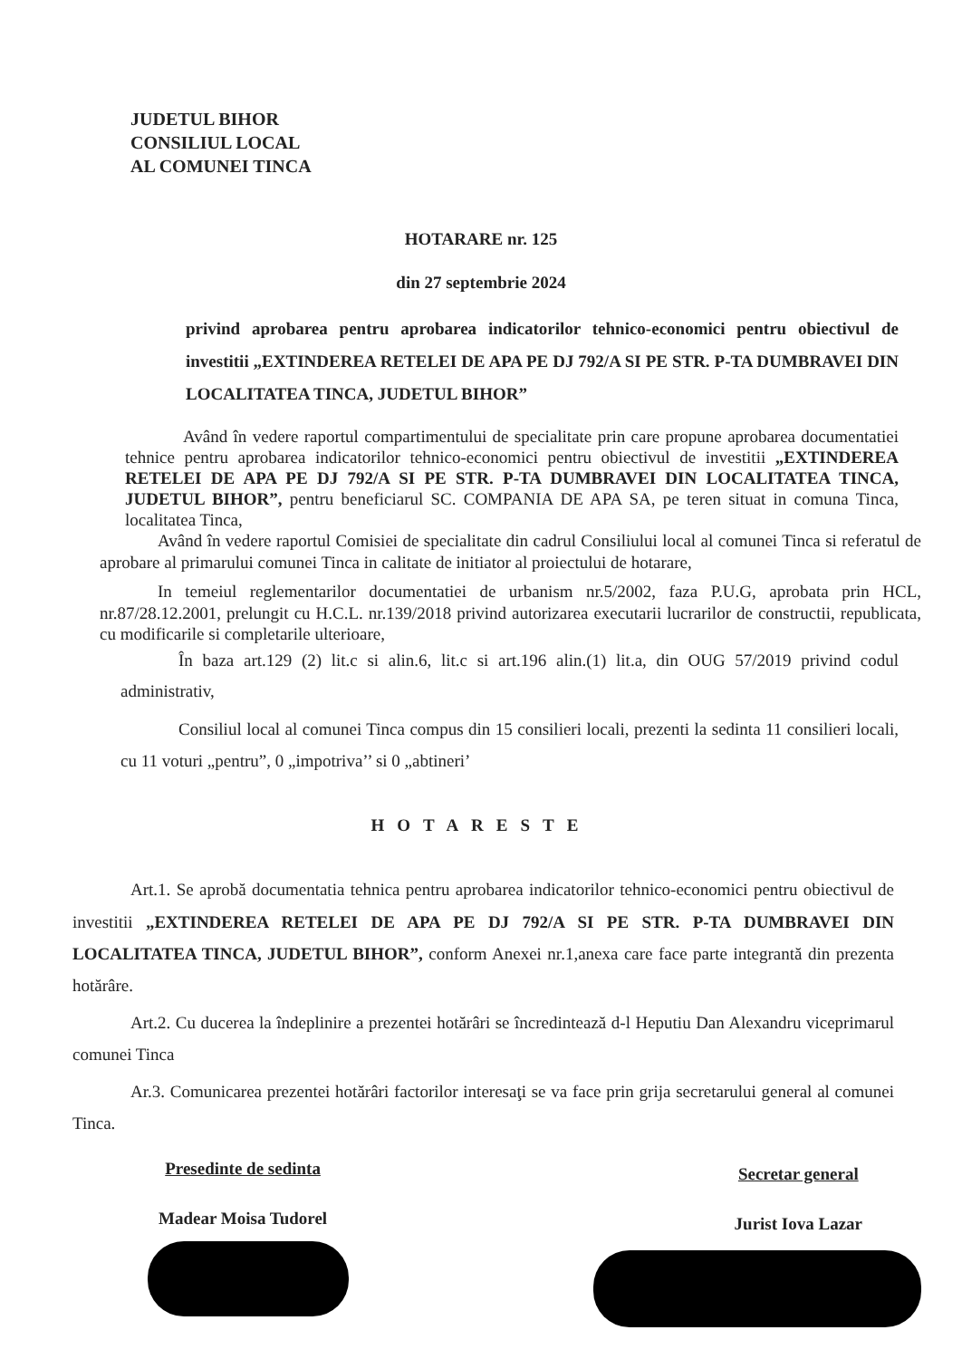JUDETUL BIHOR
CONSILIUL LOCAL
AL COMUNEI TINCA
HOTARARE nr. 125
din 27 septembrie 2024
privind aprobarea pentru aprobarea indicatorilor tehnico-economici pentru obiectivul de investitii „EXTINDEREA RETELEI DE APA PE DJ 792/A SI PE STR. P-TA DUMBRAVEI DIN LOCALITATEA TINCA, JUDETUL BIHOR”
Având în vedere raportul compartimentului de specialitate prin care propune aprobarea documentatiei tehnice pentru aprobarea indicatorilor tehnico-economici pentru obiectivul de investitii „EXTINDEREA RETELEI DE APA PE DJ 792/A SI PE STR. P-TA DUMBRAVEI DIN LOCALITATEA TINCA, JUDETUL BIHOR”, pentru beneficiarul SC. COMPANIA DE APA SA, pe teren situat in comuna Tinca, localitatea Tinca,
Având în vedere raportul Comisiei de specialitate din cadrul Consiliului local al comunei Tinca si referatul de aprobare al primarului comunei Tinca in calitate de initiator al proiectului de hotarare,
In temeiul reglementarilor documentatiei de urbanism nr.5/2002, faza P.U.G, aprobata prin HCL, nr.87/28.12.2001, prelungit cu H.C.L. nr.139/2018 privind autorizarea executarii lucrarilor de constructii, republicata, cu modificarile si completarile ulterioare,
În baza art.129 (2) lit.c si alin.6, lit.c si art.196 alin.(1) lit.a, din OUG 57/2019 privind codul administrativ,
Consiliul local al comunei Tinca compus din 15 consilieri locali, prezenti la sedinta 11 consilieri locali, cu 11 voturi „pentru”, 0 „impotriva’’ si 0 „abtineri’
HOTARESTE
Art.1. Se aprobă documentatia tehnica pentru aprobarea indicatorilor tehnico-economici pentru obiectivul de investitii „EXTINDEREA RETELEI DE APA PE DJ 792/A SI PE STR. P-TA DUMBRAVEI DIN LOCALITATEA TINCA, JUDETUL BIHOR”, conform Anexei nr.1,anexa care face parte integrantă din prezenta hotărâre.
Art.2. Cu ducerea la îndeplinire a prezentei hotărâri se încredintează d-l Heputiu Dan Alexandru viceprimarul comunei Tinca
Ar.3. Comunicarea prezentei hotărâri factorilor interesaţi se va face prin grija secretarului general al comunei Tinca.
Presedinte de sedinta
Madear Moisa Tudorel
Secretar general
Jurist Iova Lazar